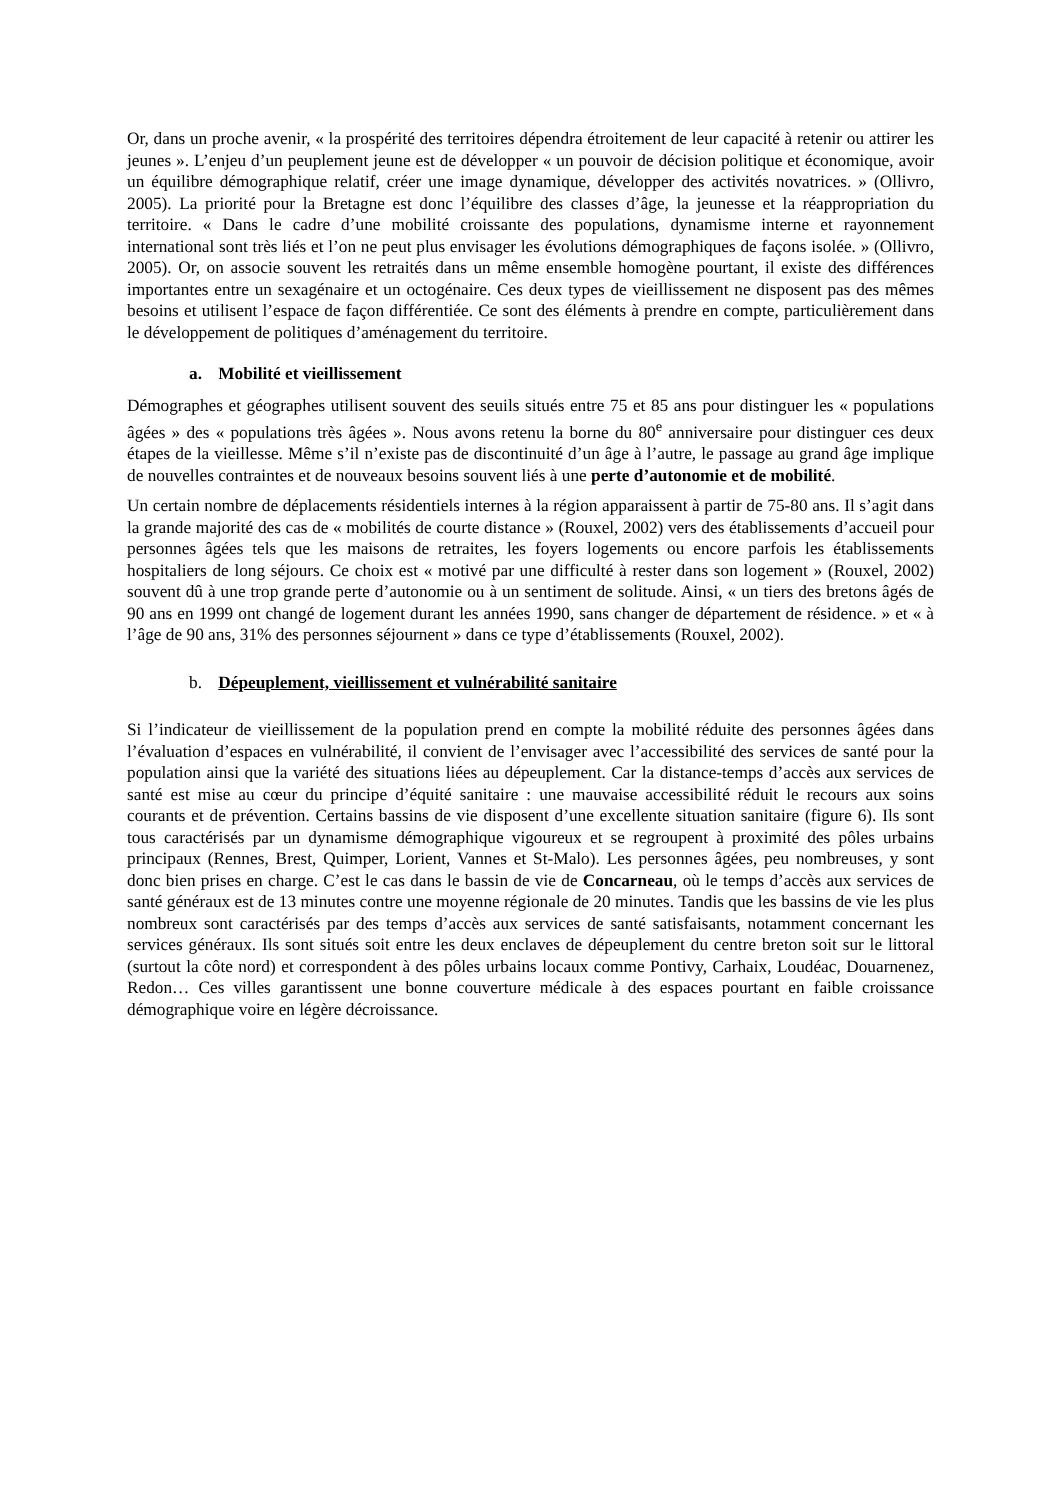Or, dans un proche avenir, « la prospérité des territoires dépendra étroitement de leur capacité à retenir ou attirer les jeunes ». L’enjeu d’un peuplement jeune est de développer « un pouvoir de décision politique et économique, avoir un équilibre démographique relatif, créer une image dynamique, développer des activités novatrices. » (Ollivro, 2005). La priorité pour la Bretagne est donc l’équilibre des classes d’âge, la jeunesse et la réappropriation du territoire. « Dans le cadre d’une mobilité croissante des populations, dynamisme interne et rayonnement international sont très liés et l’on ne peut plus envisager les évolutions démographiques de façons isolée. » (Ollivro, 2005). Or, on associe souvent les retraités dans un même ensemble homogène pourtant, il existe des différences importantes entre un sexagénaire et un octogénaire. Ces deux types de vieillissement ne disposent pas des mêmes besoins et utilisent l’espace de façon différentiée. Ce sont des éléments à prendre en compte, particulièrement dans le développement de politiques d’aménagement du territoire.
a. Mobilité et vieillissement
Démographes et géographes utilisent souvent des seuils situés entre 75 et 85 ans pour distinguer les « populations âgées » des « populations très âgées ». Nous avons retenu la borne du 80<sup>e</sup> anniversaire pour distinguer ces deux étapes de la vieillesse. Même s’il n’existe pas de discontinuité d’un âge à l’autre, le passage au grand âge implique de nouvelles contraintes et de nouveaux besoins souvent liés à une perte d’autonomie et de mobilité.
Un certain nombre de déplacements résidentiels internes à la région apparaissent à partir de 75-80 ans. Il s’agit dans la grande majorité des cas de « mobilités de courte distance » (Rouxel, 2002) vers des établissements d’accueil pour personnes âgées tels que les maisons de retraites, les foyers logements ou encore parfois les établissements hospitaliers de long séjours. Ce choix est « motivé par une difficulté à rester dans son logement » (Rouxel, 2002) souvent dû à une trop grande perte d’autonomie ou à un sentiment de solitude. Ainsi, « un tiers des bretons âgés de 90 ans en 1999 ont changé de logement durant les années 1990, sans changer de département de résidence. » et « à l’âge de 90 ans, 31% des personnes séjournent » dans ce type d’établissements (Rouxel, 2002).
b. Dépeuplement, vieillissement et vulnérabilité sanitaire
Si l’indicateur de vieillissement de la population prend en compte la mobilité réduite des personnes âgées dans l’évaluation d’espaces en vulnérabilité, il convient de l’envisager avec l’accessibilité des services de santé pour la population ainsi que la variété des situations liées au dépeuplement. Car la distance-temps d’accès aux services de santé est mise au cœur du principe d’équité sanitaire : une mauvaise accessibilité réduit le recours aux soins courants et de prévention. Certains bassins de vie disposent d’une excellente situation sanitaire (figure 6). Ils sont tous caractérisés par un dynamisme démographique vigoureux et se regroupent à proximité des pôles urbains principaux (Rennes, Brest, Quimper, Lorient, Vannes et St-Malo). Les personnes âgées, peu nombreuses, y sont donc bien prises en charge. C’est le cas dans le bassin de vie de Concarneau, où le temps d’accès aux services de santé généraux est de 13 minutes contre une moyenne régionale de 20 minutes. Tandis que les bassins de vie les plus nombreux sont caractérisés par des temps d’accès aux services de santé satisfaisants, notamment concernant les services généraux. Ils sont situés soit entre les deux enclaves de dépeuplement du centre breton soit sur le littoral (surtout la côte nord) et correspondent à des pôles urbains locaux comme Pontivy, Carhaix, Loudéac, Douarnenez, Redon… Ces villes garantissent une bonne couverture médicale à des espaces pourtant en faible croissance démographique voire en légère décroissance.